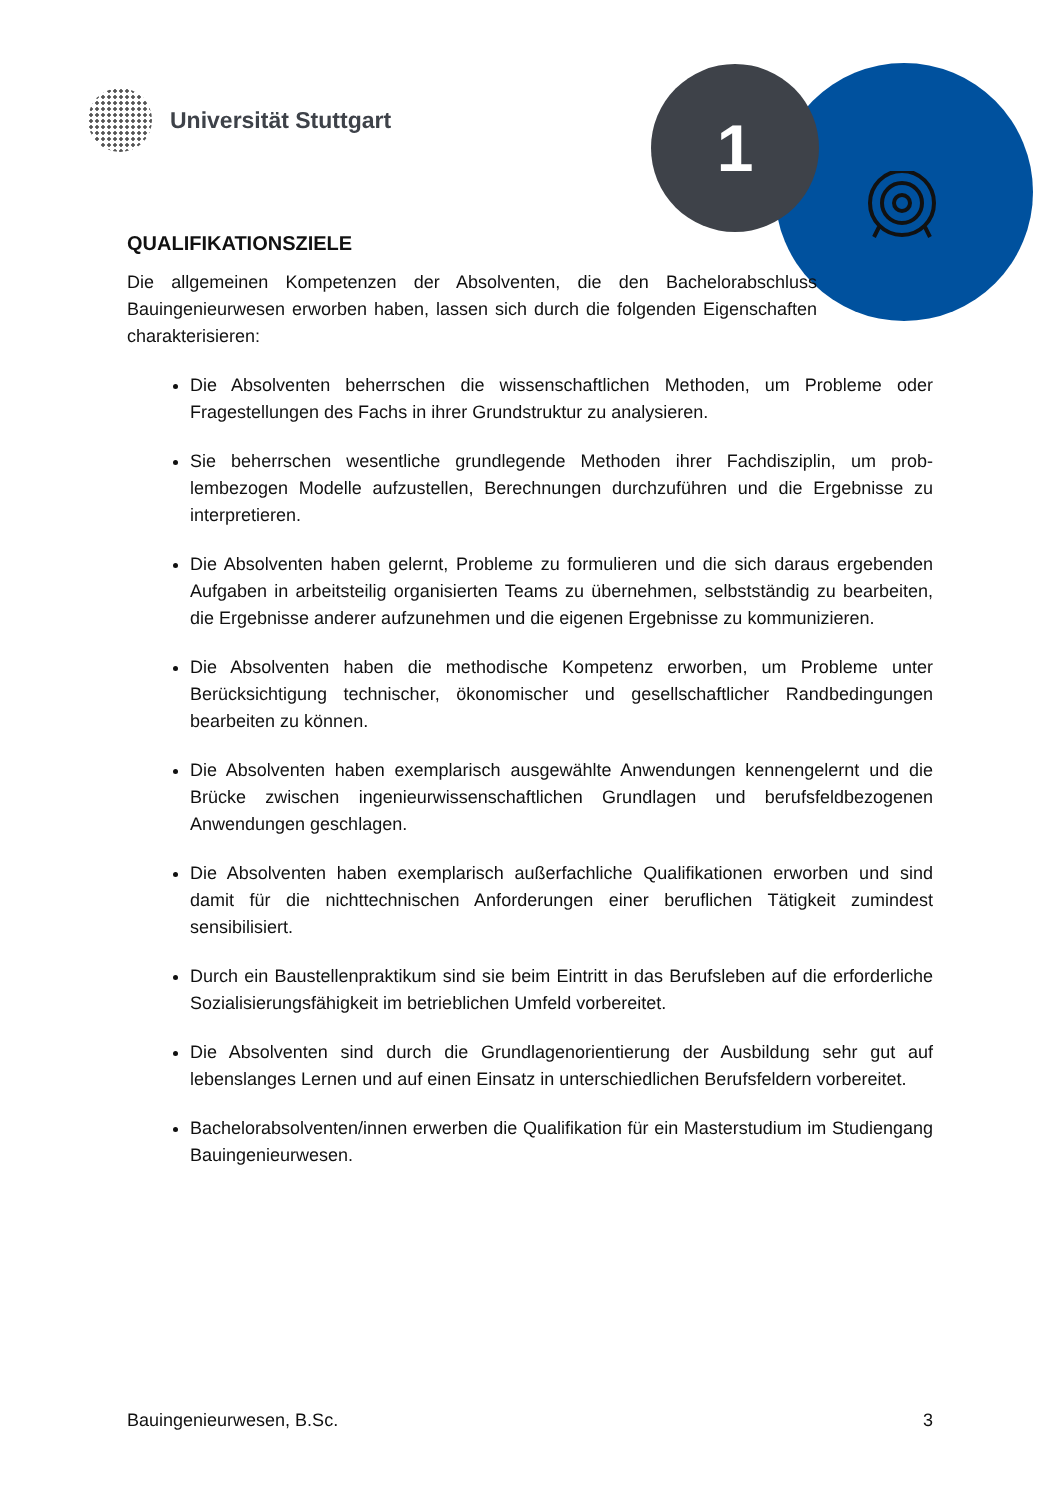1
Universität Stuttgart
QUALIFIKATIONSZIELE
Die allgemeinen Kompetenzen der Absolventen, die den Bachelorab­schluss Bauingenieurwesen erworben haben, lassen sich durch die folgenden Eigenschaften charakterisieren:
Die Absolventen beherrschen die wissenschaftlichen Methoden, um Probleme oder Fragestellungen des Fachs in ihrer Grundstruktur zu analysieren.
Sie beherrschen wesentliche grundlegende Methoden ihrer Fachdisziplin, um prob­lembezogen Modelle aufzustellen, Berechnungen durchzuführen und die Ergebnisse zu interpretieren.
Die Absolventen haben gelernt, Probleme zu formulieren und die sich daraus erge­benden Aufgaben in arbeitsteilig organisierten Teams zu übernehmen, selbstständig zu bearbeiten, die Ergebnisse anderer aufzunehmen und die eigenen Ergebnisse zu kommunizieren.
Die Absolventen haben die methodische Kompetenz erworben, um Probleme unter Berücksichtigung technischer, ökonomischer und gesellschaftlicher Randbedingun­gen bearbeiten zu können.
Die Absolventen haben exemplarisch ausgewählte Anwendungen kennengelernt und die Brücke zwischen ingenieurwissenschaftlichen Grundlagen und berufsfeldbezoge­nen Anwendungen geschlagen.
Die Absolventen haben exemplarisch außerfachliche Qualifikationen erworben und sind damit für die nichttechnischen Anforderungen einer beruflichen Tätigkeit zumin­dest sensibilisiert.
Durch ein Baustellenpraktikum sind sie beim Eintritt in das Berufsleben auf die erfor­derliche Sozialisierungsfähigkeit im betrieblichen Umfeld vorbereitet.
Die Absolventen sind durch die Grundlagenorientierung der Ausbildung sehr gut auf lebenslanges Lernen und auf einen Einsatz in unterschiedlichen Berufsfeldern vorbe­reitet.
Bachelorabsolventen/innen erwerben die Qualifikation für ein Masterstudium im Stu­diengang Bauingenieurwesen.
Bauingenieurwesen, B.Sc. 3